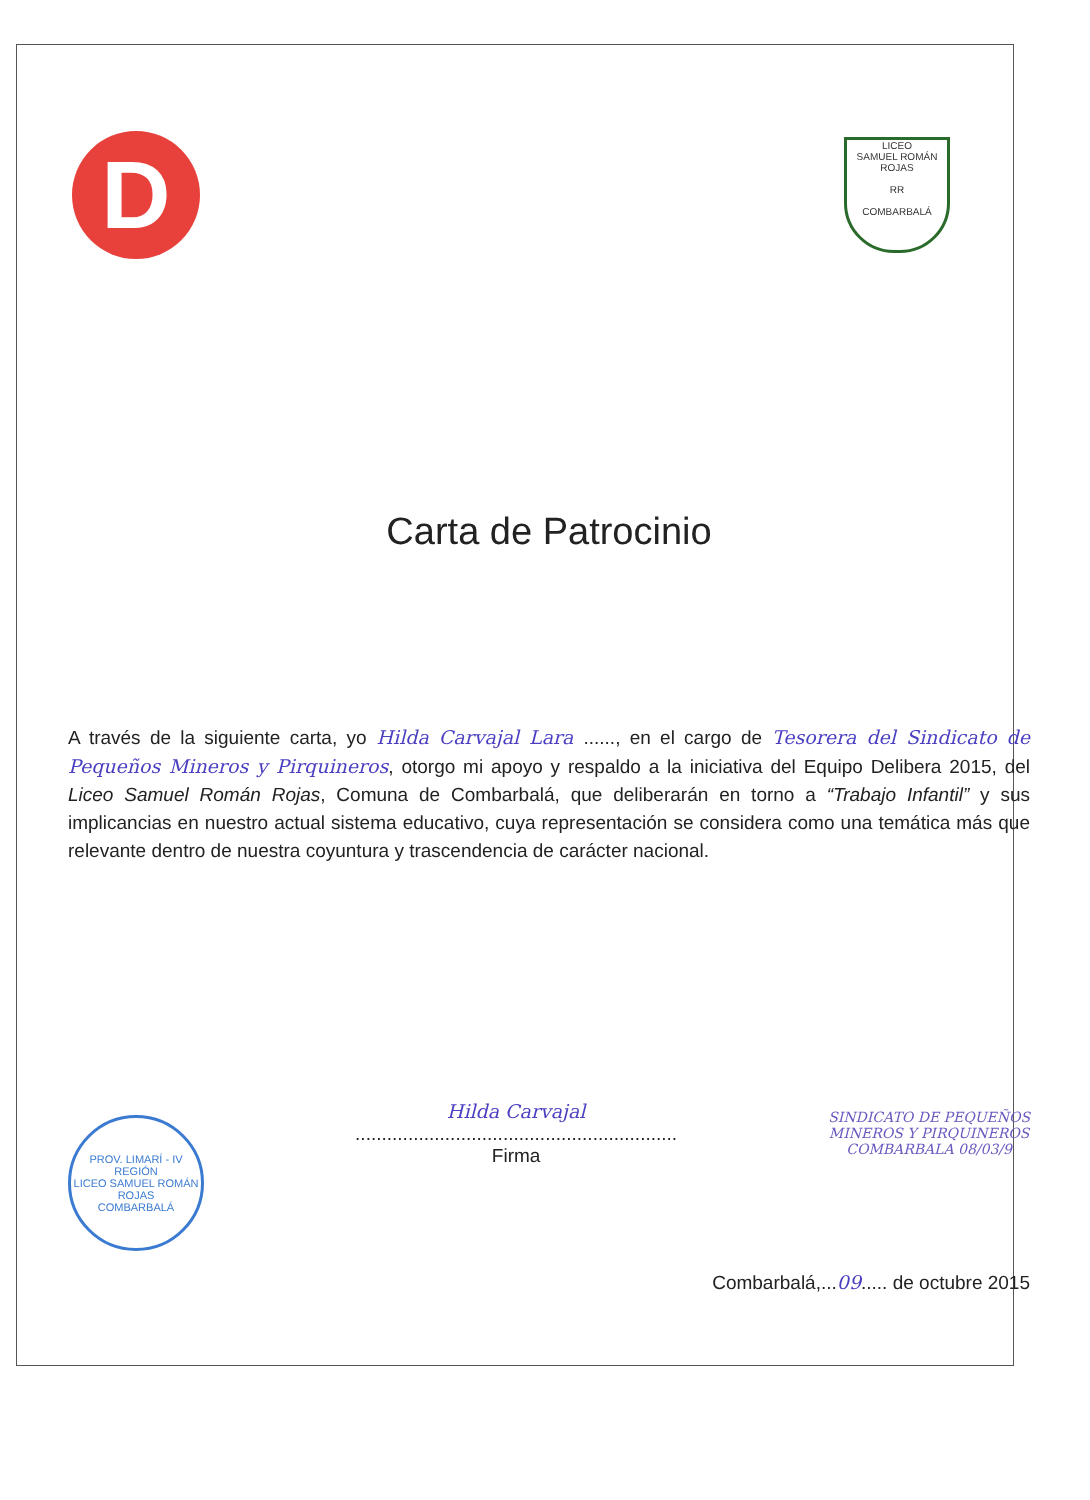D
LICEO
SAMUEL ROMÁN ROJAS
RR
COMBARBALÁ
Carta de Patrocinio
A través de la siguiente carta, yo Hilda Carvajal Lara ......, en el cargo de Tesorera del Sindicato de Pequeños Mineros y Pirquineros, otorgo mi apoyo y respaldo a la iniciativa del Equipo Delibera 2015, del Liceo Samuel Román Rojas, Comuna de Combarbalá, que deliberarán en torno a “Trabajo Infantil” y sus implicancias en nuestro actual sistema educativo, cuya representación se considera como una temática más que relevante dentro de nuestra coyuntura y trascendencia de carácter nacional.
PROV. LIMARÍ - IV REGIÓN
LICEO SAMUEL ROMÁN ROJAS
COMBARBALÁ
Hilda Carvajal
.............................................................
Firma
SINDICATO DE PEQUEÑOS
MINEROS Y PIRQUINEROS
COMBARBALA 08/03/9
Combarbalá,...09..... de octubre 2015